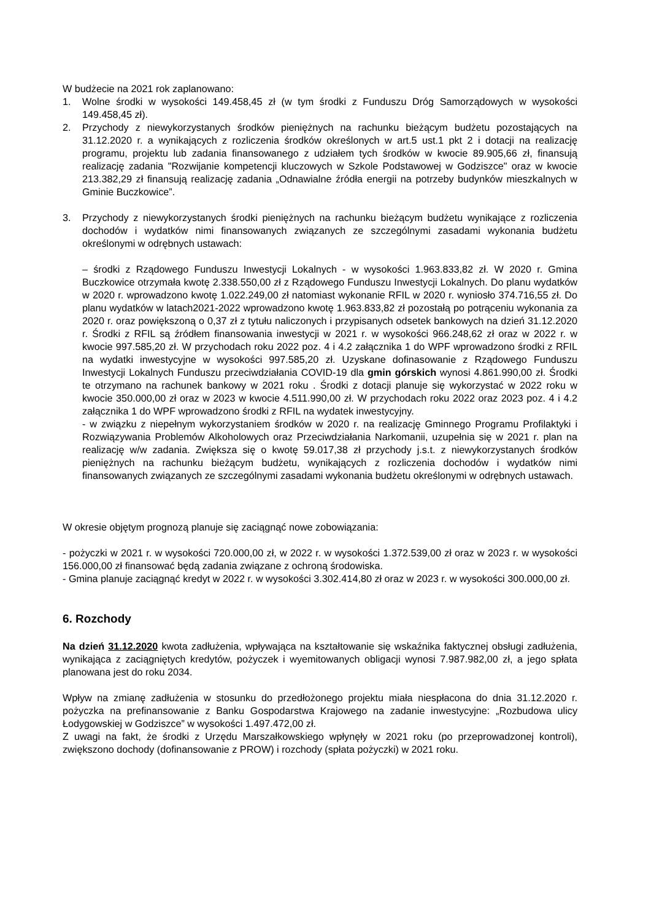W budżecie na 2021 rok zaplanowano:
1. Wolne środki w wysokości 149.458,45 zł (w tym środki z Funduszu Dróg Samorządowych w wysokości 149.458,45 zł).
2. Przychody z niewykorzystanych środków pieniężnych na rachunku bieżącym budżetu pozostających na 31.12.2020 r. a wynikających z rozliczenia środków określonych w art.5 ust.1 pkt 2 i dotacji na realizację programu, projektu lub zadania finansowanego z udziałem tych środków w kwocie 89.905,66 zł, finansują realizację zadania "Rozwijanie kompetencji kluczowych w Szkole Podstawowej w Godziszce" oraz w kwocie 213.382,29 zł finansują realizację zadania „Odnawialne źródła energii na potrzeby budynków mieszkalnych w Gminie Buczkowice”.
3. Przychody z niewykorzystanych środki pieniężnych na rachunku bieżącym budżetu wynikające z rozliczenia dochodów i wydatków nimi finansowanych związanych ze szczególnymi zasadami wykonania budżetu określonymi w odrębnych ustawach:
– środki z Rządowego Funduszu Inwestycji Lokalnych - w wysokości 1.963.833,82 zł. W 2020 r. Gmina Buczkowice otrzymała kwotę 2.338.550,00 zł z Rządowego Funduszu Inwestycji Lokalnych. Do planu wydatków w 2020 r. wprowadzono kwotę 1.022.249,00 zł natomiast wykonanie RFIL w 2020 r. wyniosło 374.716,55 zł. Do planu wydatków w latach2021-2022 wprowadzono kwotę 1.963.833,82 zł pozostałą po potrąceniu wykonania za 2020 r. oraz powiększoną o 0,37 zł z tytułu naliczonych i przypisanych odsetek bankowych na dzień 31.12.2020 r. Środki z RFIL są źródłem finansowania inwestycji w 2021 r. w wysokości 966.248,62 zł oraz w 2022 r. w kwocie 997.585,20 zł. W przychodach roku 2022 poz. 4 i 4.2 załącznika 1 do WPF wprowadzono środki z RFIL na wydatki inwestycyjne w wysokości 997.585,20 zł. Uzyskane dofinasowanie z Rządowego Funduszu Inwestycji Lokalnych Funduszu przeciwdziałania COVID-19 dla gmin górskich wynosi 4.861.990,00 zł. Środki te otrzymano na rachunek bankowy w 2021 roku . Środki z dotacji planuje się wykorzystać w 2022 roku w kwocie 350.000,00 zł oraz w 2023 w kwocie 4.511.990,00 zł. W przychodach roku 2022 oraz 2023 poz. 4 i 4.2 załącznika 1 do WPF wprowadzono środki z RFIL na wydatek inwestycyjny.
- w związku z niepełnym wykorzystaniem środków w 2020 r. na realizację Gminnego Programu Profilaktyki i Rozwiązywania Problemów Alkoholowych oraz Przeciwdziałania Narkomanii, uzupełnia się w 2021 r. plan na realizację w/w zadania. Zwiększa się o kwotę 59.017,38 zł przychody j.s.t. z niewykorzystanych środków pieniężnych na rachunku bieżącym budżetu, wynikających z rozliczenia dochodów i wydatków nimi finansowanych związanych ze szczególnymi zasadami wykonania budżetu określonymi w odrębnych ustawach.
W okresie objętym prognozą planuje się zaciągnąć nowe zobowiązania:
- pożyczki w 2021 r. w wysokości 720.000,00 zł, w 2022 r. w wysokości 1.372.539,00 zł oraz w 2023 r. w wysokości 156.000,00 zł finansować będą zadania związane z ochroną środowiska.
- Gmina planuje zaciągnąć kredyt w 2022 r. w wysokości 3.302.414,80 zł oraz w 2023 r. w wysokości 300.000,00 zł.
6. Rozchody
Na dzień 31.12.2020 kwota zadłużenia, wpływająca na kształtowanie się wskaźnika faktycznej obsługi zadłużenia, wynikająca z zaciągniętych kredytów, pożyczek i wyemitowanych obligacji wynosi 7.987.982,00 zł, a jego spłata planowana jest do roku 2034.
Wpływ na zmianę zadłużenia w stosunku do przedłożonego projektu miała niespłacona do dnia 31.12.2020 r. pożyczka na prefinansowanie z Banku Gospodarstwa Krajowego na zadanie inwestycyjne: „Rozbudowa ulicy Łodygowskiej w Godziszce” w wysokości 1.497.472,00 zł.
Z uwagi na fakt, że środki z Urzędu Marszałkowskiego wpłynęły w 2021 roku (po przeprowadzonej kontroli), zwiększono dochody (dofinansowanie z PROW) i rozchody (spłata pożyczki) w 2021 roku.